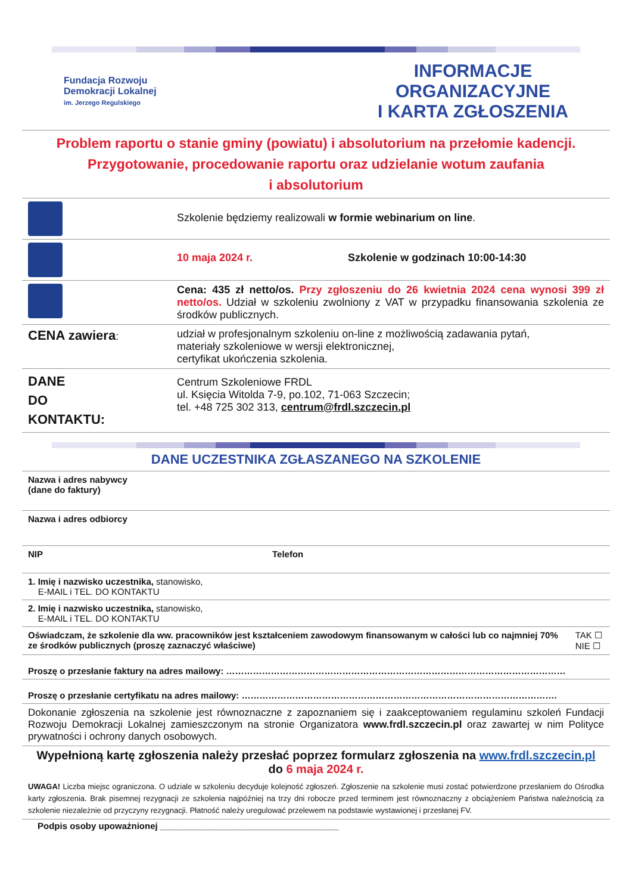Fundacja Rozwoju
Demokracji Lokalnej
im. Jerzego Regulskiego
INFORMACJE ORGANIZACYJNE
I KARTA ZGŁOSZENIA
Problem raportu o stanie gminy (powiatu) i absolutorium na przełomie kadencji.
Przygotowanie, procedowanie raportu oraz udzielanie wotum zaufania
i absolutorium
| | Szkolenie będziemy realizowali w formie webinarium on line . |
| | 10 maja 2024 r. Szkolenie w godzinach 10:00-14:30 |
| | Cena: 435 zł netto/os. Przy zgłoszeniu do 26 kwietnia 2024 cena wynosi 399 zł netto/os. Udział w szkoleniu zwolniony z VAT w przypadku finansowania szkolenia ze środków publicznych. |
| CENA zawiera : | udział w profesjonalnym szkoleniu on-line z możliwością zadawania pytań, materiały szkoleniowe w wersji elektronicznej, certyfikat ukończenia szkolenia. |
| DANE DO KONTAKTU: | Centrum Szkoleniowe FRDL ul. Księcia Witolda 7-9, po.102, 71-063 Szczecin; tel. +48 725 302 313, centrum@frdl.szczecin.pl |
DANE UCZESTNIKA ZGŁASZANEGO NA SZKOLENIE
| Nazwa i adres nabywcy (dane do faktury) | | |
| Nazwa i adres odbiorcy | | |
| NIP | Telefon | |
| 1. Imię i nazwisko uczestnika, stanowisko, E-MAIL i TEL. DO KONTAKTU | | |
| 2. Imię i nazwisko uczestnika, stanowisko, E-MAIL i TEL. DO KONTAKTU | | |
| Oświadczam, że szkolenie dla ww. pracowników jest kształceniem zawodowym finansowanym w całości lub co najmniej 70% ze środków publicznych (proszę zaznaczyć właściwe) | | TAK ☐ NIE ☐ |
| Proszę o przesłanie faktury na adres mailowy: …………………………………………………………………………………………………… | | |
| Proszę o przesłanie certyfikatu na adres mailowy: ……………………………………………………………………………………………. | | |
| Dokonanie zgłoszenia na szkolenie jest równoznaczne z zapoznaniem się i zaakceptowaniem regulaminu szkoleń Fundacji Rozwoju Demokracji Lokalnej zamieszczonym na stronie Organizatora www.frdl.szczecin.pl oraz zawartej w nim Polityce prywatności i ochrony danych osobowych. | | |
Wypełnioną kartę zgłoszenia należy przesłać poprzez formularz zgłoszenia na www.frdl.szczecin.pl
do 6 maja 2024 r.
UWAGA! Liczba miejsc ograniczona. O udziale w szkoleniu decyduje kolejność zgłoszeń. Zgłoszenie na szkolenie musi zostać potwierdzone przesłaniem do Ośrodka karty zgłoszenia. Brak pisemnej rezygnacji ze szkolenia najpóźniej na trzy dni robocze przed terminem jest równoznaczny z obciążeniem Państwa należnością za szkolenie niezależnie od przyczyny rezygnacji. Płatność należy uregulować przelewem na podstawie wystawionej i przesłanej FV.
Podpis osoby upoważnionej ____________________________________